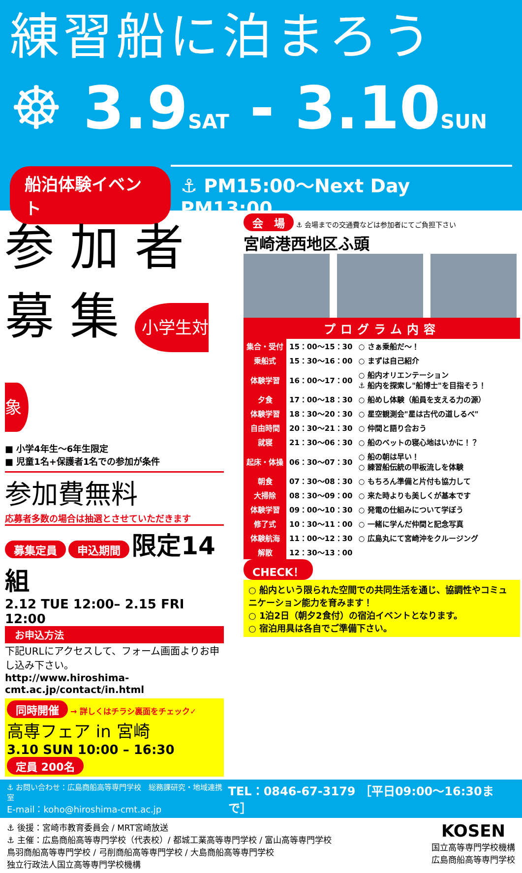練習船に泊まろう
☸ 3.9SAT - 3.10SUN
船泊体験イベント ⚓ PM15:00～Next Day PM13:00
参 加 者
募 集 小学生対象
■ 小学4年生～6年生限定
■ 児童1名+保護者1名での参加が条件
参加費無料
応募者多数の場合は抽選とさせていただきます
募集定員 申込期間 限定14組
2.12 TUE 12:00– 2.15 FRI 12:00
お申込方法
下記URLにアクセスして、フォーム画面よりお申し込み下さい。
http://www.hiroshima-cmt.ac.jp/contact/in.html
同時開催 → 詳しくはチラシ裏面をチェック✓
高専フェア in 宮崎
3.10 SUN 10:00 – 16:30 定員 200名
会　場 ⚓ 会場までの交通費などは参加者にてご負担下さい
宮崎港西地区ふ頭
プログラム内容
| 集合・受付 | 15：00～15：30 | ○ さぁ乗船だ～！ |
| 乗船式 | 15：30～16：00 | ○ まずは自己紹介 |
| 体験学習 | 16：00～17：00 | ○ 船内オリエンテーション ⚓ 船内を探索し"船博士"を目指そう！ |
| 夕食 | 17：00～18：30 | ○ 船めし体験（船員を支える力の源） |
| 体験学習 | 18：30～20：30 | ○ 星空観測会"星は古代の道しるべ" |
| 自由時間 | 20：30～21：30 | ○ 仲間と語り合おう |
| 就寝 | 21：30～06：30 | ○ 船のベットの寝心地はいかに！？ |
| 起床・体操 | 06：30～07：30 | ○ 船の朝は早い！ ○ 練習船伝統の甲板流しを体験 |
| 朝食 | 07：30～08：30 | ○ もちろん準備と片付も協力して |
| 大掃除 | 08：30～09：00 | ○ 来た時よりも美しくが基本です |
| 体験学習 | 09：00～10：30 | ○ 発電の仕組みについて学ぼう |
| 修了式 | 10：30～11：00 | ○ 一緒に学んだ仲間と記念写真 |
| 体験航海 | 11：00～12：30 | ○ 広島丸にて宮崎沖をクルージング |
| 解散 | 12：30～13：00 | |
CHECK！
○ 船内という限られた空間での共同生活を通じ、協調性やコミュニケーション能力を育みます！
○ 1泊2日（朝夕2食付）の宿泊イベントとなります。
○ 宿泊用具は各自でご準備下さい。
⚓ お問い合わせ：広島商船高等専門学校　総務課研究・地域連携室
E-mail：koho@hiroshima-cmt.ac.jp
TEL：0846-67-3179 ［平日09:00～16:30まで］
⚓ 後援：宮崎市教育委員会 / MRT宮崎放送
⚓ 主催：広島商船高等専門学校（代表校）/ 都城工業高等専門学校 / 富山高等専門学校
鳥羽商船高等専門学校 / 弓削商船高等専門学校 / 大島商船高等専門学校
独立行政法人国立高等専門学校機構
KOSEN
国立高等専門学校機構
広島商船高等専門学校